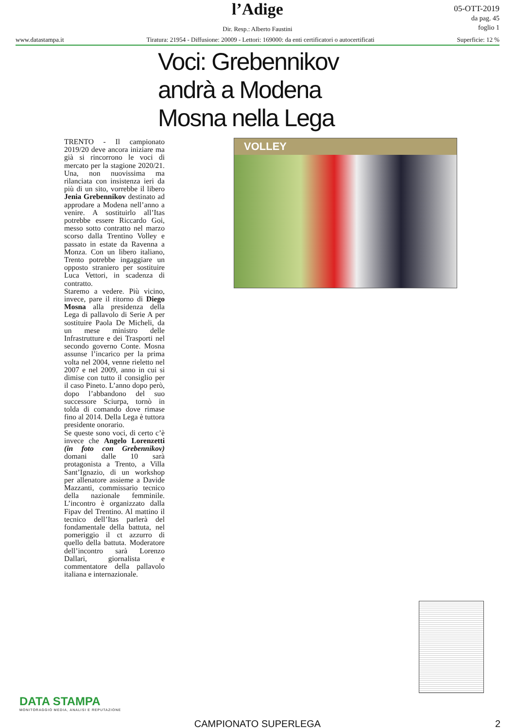l’Adige
Dir. Resp.: Alberto Faustini
05-OTT-2019
da pag. 45
foglio 1
www.datastampa.it Tiratura: 21954 - Diffusione: 20009 - Lettori: 169000: da enti certificatori o autocertificati Superficie: 12 %
Voci: Grebennikov
andrà a Modena
Mosna nella Lega
TRENTO - Il campionato 2019/20 deve ancora iniziare ma già si rincorrono le voci di mercato per la stagione 2020/21. Una, non nuovissima ma rilanciata con insistenza ieri da più di un sito, vorrebbe il libero Jenia Grebennikov destinato ad approdare a Modena nell’anno a venire. A sostituirlo all’Itas potrebbe essere Riccardo Goi, messo sotto contratto nel marzo scorso dalla Trentino Volley e passato in estate da Ravenna a Monza. Con un libero italiano, Trento potrebbe ingaggiare un opposto straniero per sostituire Luca Vettori, in scadenza di contratto.
Staremo a vedere. Più vicino, invece, pare il ritorno di Diego Mosna alla presidenza della Lega di pallavolo di Serie A per sostituire Paola De Micheli, da un mese ministro delle Infrastrutture e dei Trasporti nel secondo governo Conte. Mosna assunse l’incarico per la prima volta nel 2004, venne rieletto nel 2007 e nel 2009, anno in cui si dimise con tutto il consiglio per il caso Pineto. L’anno dopo però, dopo l’abbandono del suo successore Sciurpa, tornò in tolda di comando dove rimase fino al 2014. Della Lega è tuttora presidente onorario.
Se queste sono voci, di certo c’è invece che Angelo Lorenzetti (in foto con Grebennikov) domani dalle 10 sarà protagonista a Trento, a Villa Sant’Ignazio, di un workshop per allenatore assieme a Davide Mazzanti, commissario tecnico della nazionale femminile. L’incontro è organizzato dalla Fipav del Trentino. Al mattino il tecnico dell’Itas parlerà del fondamentale della battuta, nel pomeriggio il ct azzurro di quello della battuta. Moderatore dell’incontro sarà Lorenzo Dallari, giornalista e commentatore della pallavolo italiana e internazionale.
VOLLEY
DATA STAMPA
MONITORAGGIO MEDIA, ANALISI E REPUTAZIONE
CAMPIONATO SUPERLEGA 2